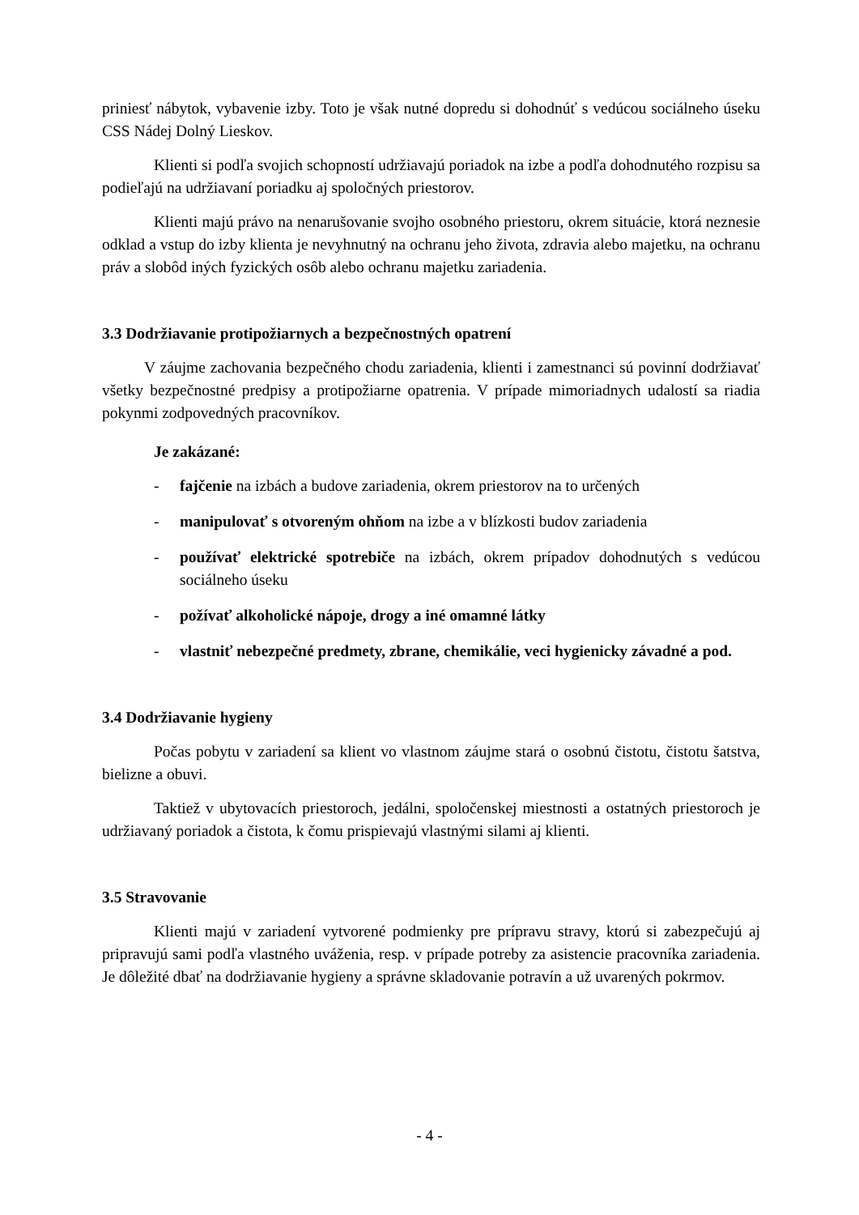priniesť nábytok, vybavenie izby. Toto je však nutné dopredu si dohodnúť s vedúcou sociálneho úseku CSS Nádej Dolný Lieskov.
Klienti si podľa svojich schopností udržiavajú poriadok na izbe a podľa dohodnutého rozpisu sa podieľajú na udržiavaní poriadku aj spoločných priestorov.
Klienti majú právo na nenarušovanie svojho osobného priestoru, okrem situácie, ktorá neznesie odklad a vstup do izby klienta je nevyhnutný na ochranu jeho života, zdravia alebo majetku, na ochranu práv a slobôd iných fyzických osôb alebo ochranu majetku zariadenia.
3.3 Dodržiavanie protipožiarnych a bezpečnostných opatrení
V záujme zachovania bezpečného chodu zariadenia, klienti i zamestnanci sú povinní dodržiavať všetky bezpečnostné predpisy a protipožiarne opatrenia. V prípade mimoriadnych udalostí sa riadia pokynmi zodpovedných pracovníkov.
Je zakázané:
- fajčenie na izbách a budove zariadenia, okrem priestorov na to určených
- manipulovať s otvoreným ohňom na izbe a v blízkosti budov zariadenia
- používať elektrické spotrebiče na izbách, okrem prípadov dohodnutých s vedúcou sociálneho úseku
- požívať alkoholické nápoje, drogy a iné omamné látky
- vlastniť nebezpečné predmety, zbrane, chemikálie, veci hygienicky závadné a pod.
3.4 Dodržiavanie hygieny
Počas pobytu v zariadení sa klient vo vlastnom záujme stará o osobnú čistotu, čistotu šatstva, bielizne a obuvi.
Taktiež v ubytovacích priestoroch, jedálni, spoločenskej miestnosti a ostatných priestoroch je udržiavaný poriadok a čistota, k čomu prispievajú vlastnými silami aj klienti.
3.5 Stravovanie
Klienti majú v zariadení vytvorené podmienky pre prípravu stravy, ktorú si zabezpečujú aj pripravujú sami podľa vlastného uváženia, resp. v prípade potreby za asistencie pracovníka zariadenia. Je dôležité dbať na dodržiavanie hygieny a správne skladovanie potravín a už uvarených pokrmov.
- 4 -